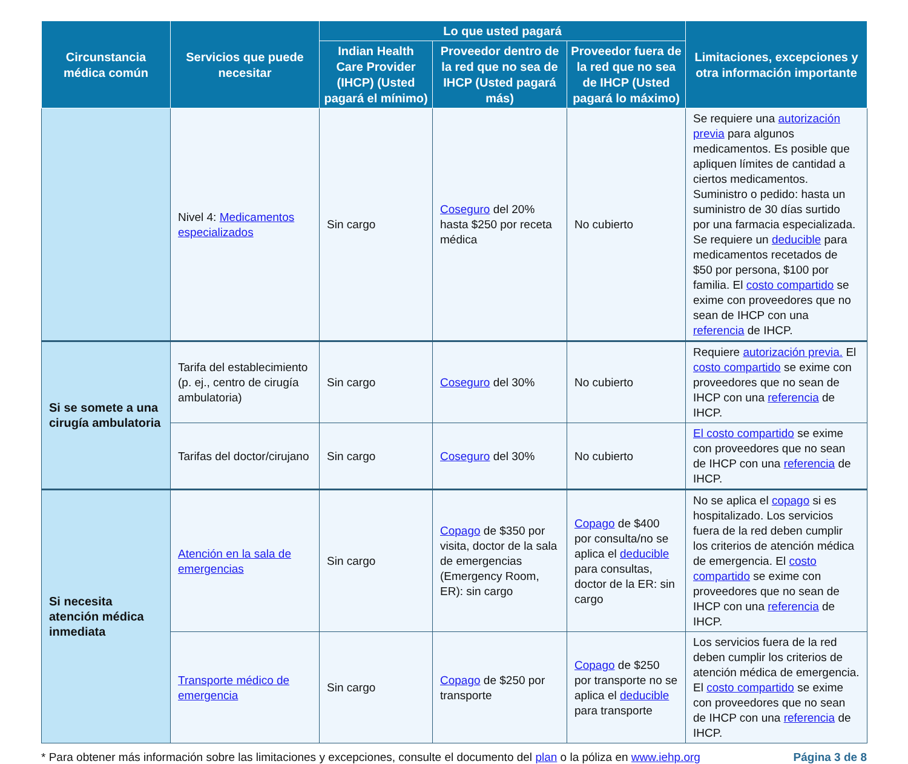| Circunstancia médica común | Servicios que puede necesitar | Lo que usted pagará | | | Limitaciones, excepciones y otra información importante |
| --- | --- | --- | --- | --- | --- |
| | | Indian Health Care Provider (IHCP) (Usted pagará el mínimo) | Proveedor dentro de la red que no sea de IHCP (Usted pagará más) | Proveedor fuera de la red que no sea de IHCP (Usted pagará lo máximo) | |
| | Nivel 4: Medicamentos especializados | Sin cargo | Coseguro del 20% hasta $250 por receta médica | No cubierto | Se requiere una autorización previa para algunos medicamentos. Es posible que apliquen límites de cantidad a ciertos medicamentos. Suministro o pedido: hasta un suministro de 30 días surtido por una farmacia especializada. Se requiere un deducible para medicamentos recetados de $50 por persona, $100 por familia. El costo compartido se exime con proveedores que no sean de IHCP con una referencia de IHCP. |
| Si se somete a una cirugía ambulatoria | Tarifa del establecimiento (p. ej., centro de cirugía ambulatoria) | Sin cargo | Coseguro del 30% | No cubierto | Requiere autorización previa. El costo compartido se exime con proveedores que no sean de IHCP con una referencia de IHCP. |
| | Tarifas del doctor/cirujano | Sin cargo | Coseguro del 30% | No cubierto | El costo compartido se exime con proveedores que no sean de IHCP con una referencia de IHCP. |
| Si necesita atención médica inmediata | Atención en la sala de emergencias | Sin cargo | Copago de $350 por visita, doctor de la sala de emergencias (Emergency Room, ER): sin cargo | Copago de $400 por consulta/no se aplica el deducible para consultas, doctor de la ER: sin cargo | No se aplica el copago si es hospitalizado. Los servicios fuera de la red deben cumplir los criterios de atención médica de emergencia. El costo compartido se exime con proveedores que no sean de IHCP con una referencia de IHCP. |
| | Transporte médico de emergencia | Sin cargo | Copago de $250 por transporte | Copago de $250 por transporte no se aplica el deducible para transporte | Los servicios fuera de la red deben cumplir los criterios de atención médica de emergencia. El costo compartido se exime con proveedores que no sean de IHCP con una referencia de IHCP. |
* Para obtener más información sobre las limitaciones y excepciones, consulte el documento del plan o la póliza en www.iehp.org Página 3 de 8